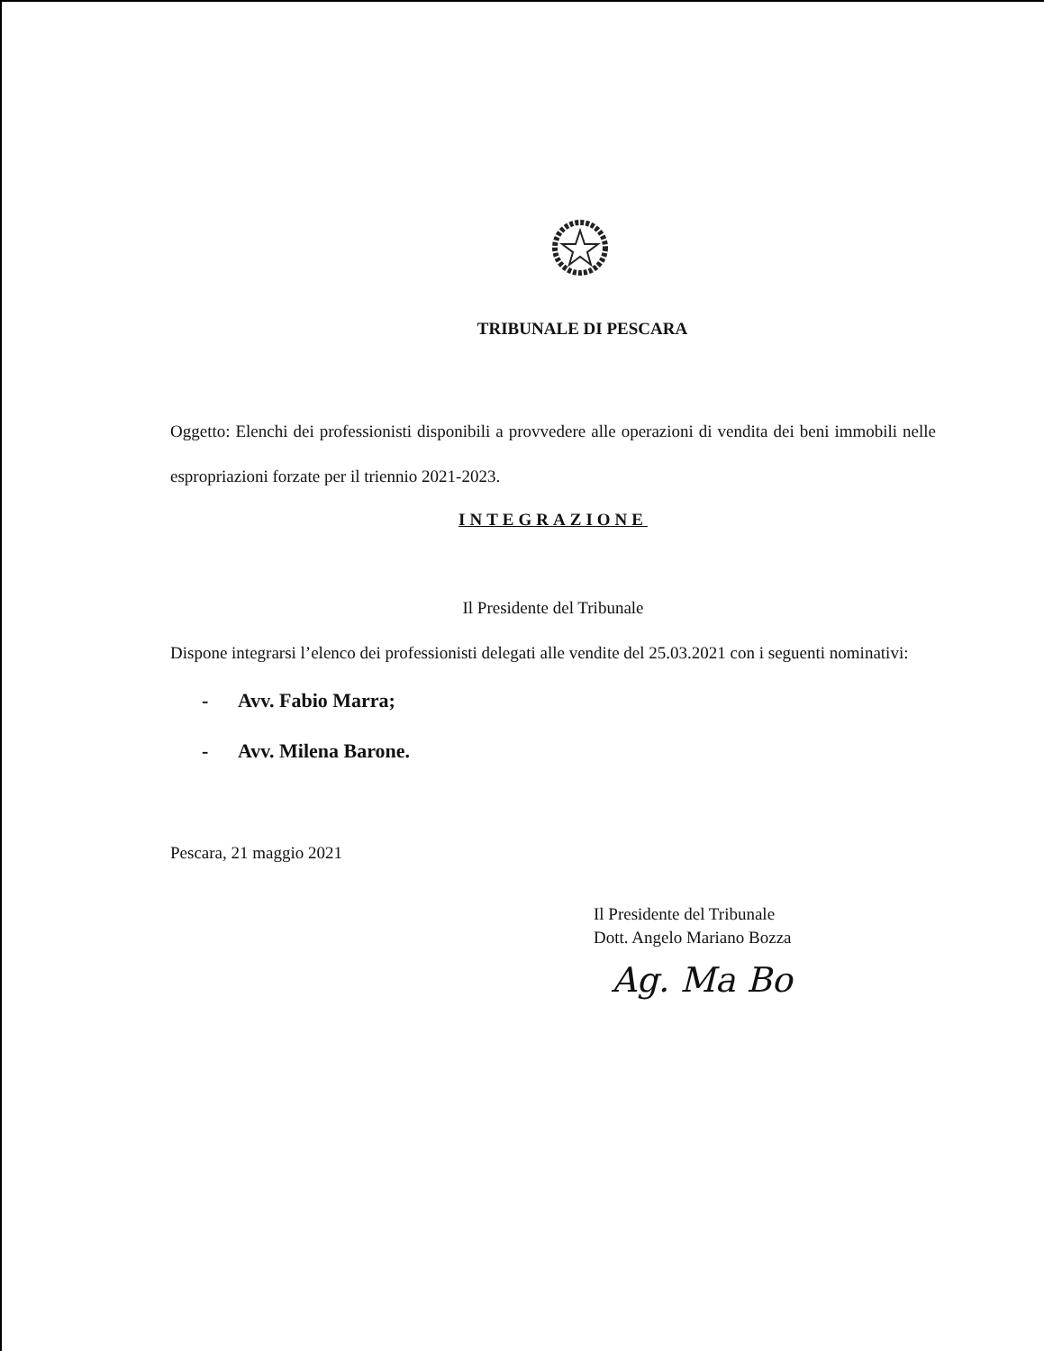TRIBUNALE DI PESCARA
Oggetto: Elenchi dei professionisti disponibili a provvedere alle operazioni di vendita dei beni immobili nelle espropriazioni forzate per il triennio 2021-2023.
INTEGRAZIONE
Il Presidente del Tribunale
Dispone integrarsi l’elenco dei professionisti delegati alle vendite del 25.03.2021 con i seguenti nominativi:
- Avv. Fabio Marra;
- Avv. Milena Barone.
Pescara, 21 maggio 2021
Il Presidente del Tribunale
Dott. Angelo Mariano Bozza
Ag. Ma Bo